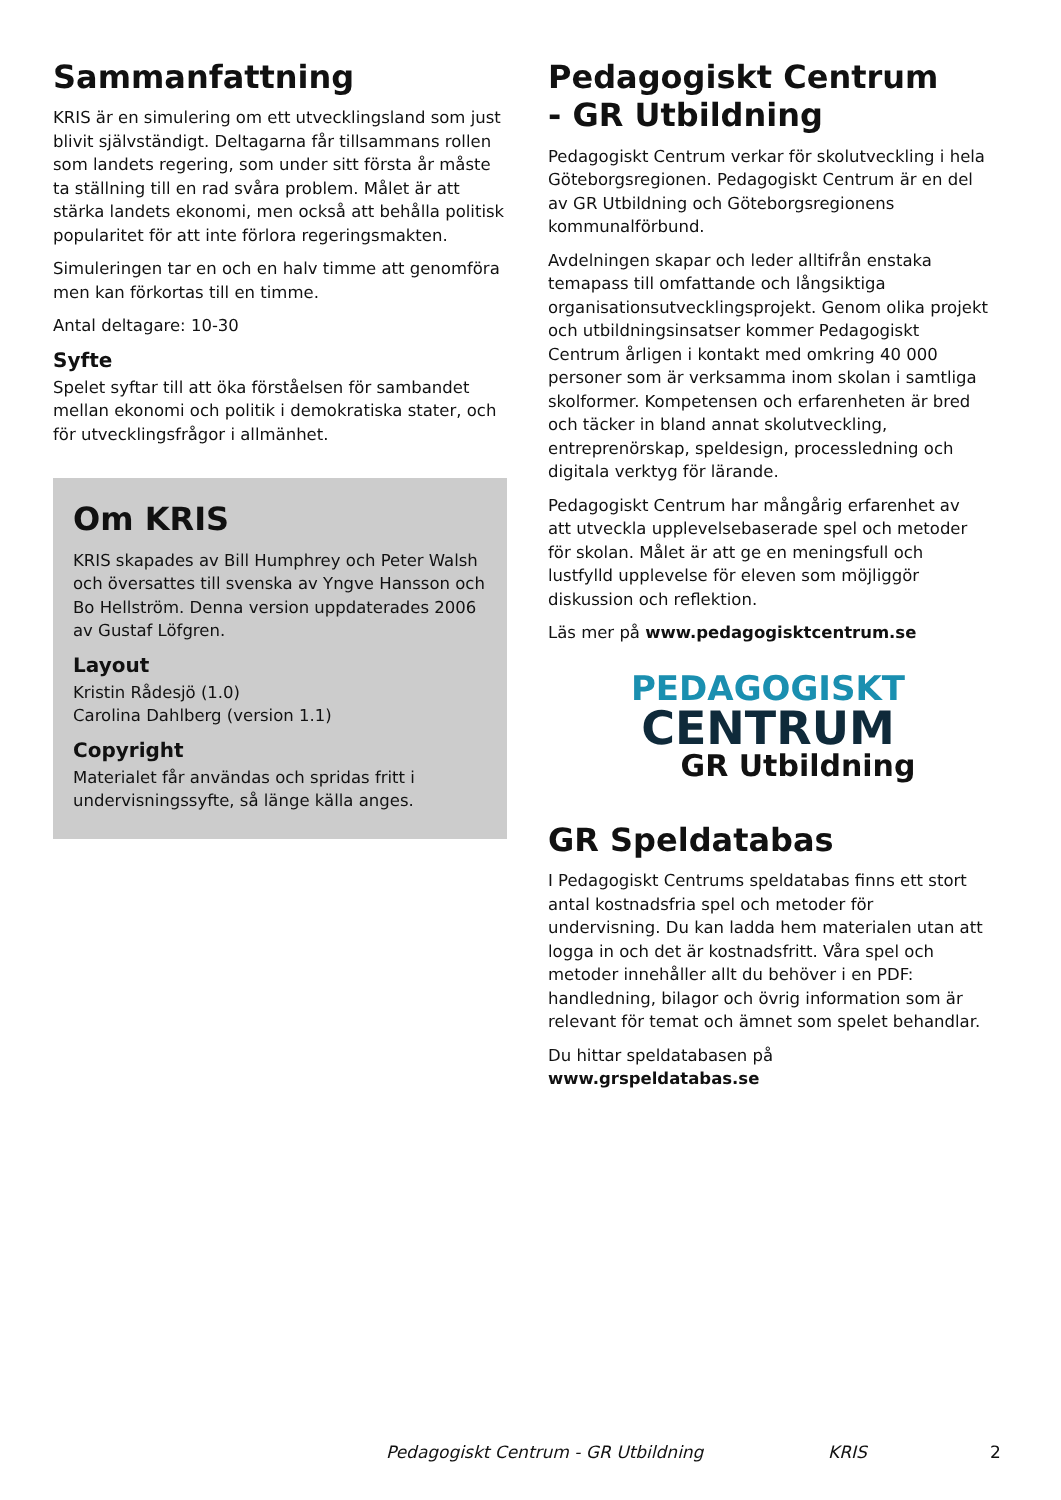Sammanfattning
KRIS är en simulering om ett utvecklingsland som just blivit självständigt. Deltagarna får tillsammans rollen som landets regering, som under sitt första år måste ta ställning till en rad svåra problem. Målet är att stärka landets ekonomi, men också att behålla politisk popularitet för att inte förlora regeringsmakten.
Simuleringen tar en och en halv timme att genomföra men kan förkortas till en timme.
Antal deltagare: 10-30
Syfte
Spelet syftar till att öka förståelsen för sambandet mellan ekonomi och politik i demokratiska stater, och för utvecklingsfrågor i allmänhet.
Om KRIS
KRIS skapades av Bill Humphrey och Peter Walsh och översattes till svenska av Yngve Hansson och Bo Hellström. Denna version uppdaterades 2006 av Gustaf Löfgren.
Layout
Kristin Rådesjö (1.0)
Carolina Dahlberg (version 1.1)
Copyright
Materialet får användas och spridas fritt i undervisningssyfte, så länge källa anges.
Pedagogiskt Centrum
- GR Utbildning
Pedagogiskt Centrum verkar för skolutveckling i hela Göteborgsregionen. Pedagogiskt Centrum är en del av GR Utbildning och Göteborgsregionens kommunalförbund.
Avdelningen skapar och leder alltifrån enstaka temapass till omfattande och långsiktiga organisationsutvecklingsprojekt. Genom olika projekt och utbildningsinsatser kommer Pedagogiskt Centrum årligen i kontakt med omkring 40 000 personer som är verksamma inom skolan i samtliga skolformer. Kompetensen och erfarenheten är bred och täcker in bland annat skolutveckling, entreprenörskap, speldesign, processledning och digitala verktyg för lärande.
Pedagogiskt Centrum har mångårig erfarenhet av att utveckla upplevelsebaserade spel och metoder för skolan. Målet är att ge en meningsfull och lustfylld upplevelse för eleven som möjliggör diskussion och reflektion.
Läs mer på www.pedagogisktcentrum.se
PEDAGOGISKT
CENTRUM
GR Utbildning
GR Speldatabas
I Pedagogiskt Centrums speldatabas finns ett stort antal kostnadsfria spel och metoder för undervisning. Du kan ladda hem materialen utan att logga in och det är kostnadsfritt. Våra spel och metoder innehåller allt du behöver i en PDF: handledning, bilagor och övrig information som är relevant för temat och ämnet som spelet behandlar.
Du hittar speldatabasen på www.grspeldatabas.se
Pedagogiskt Centrum - GR Utbildning KRIS 2